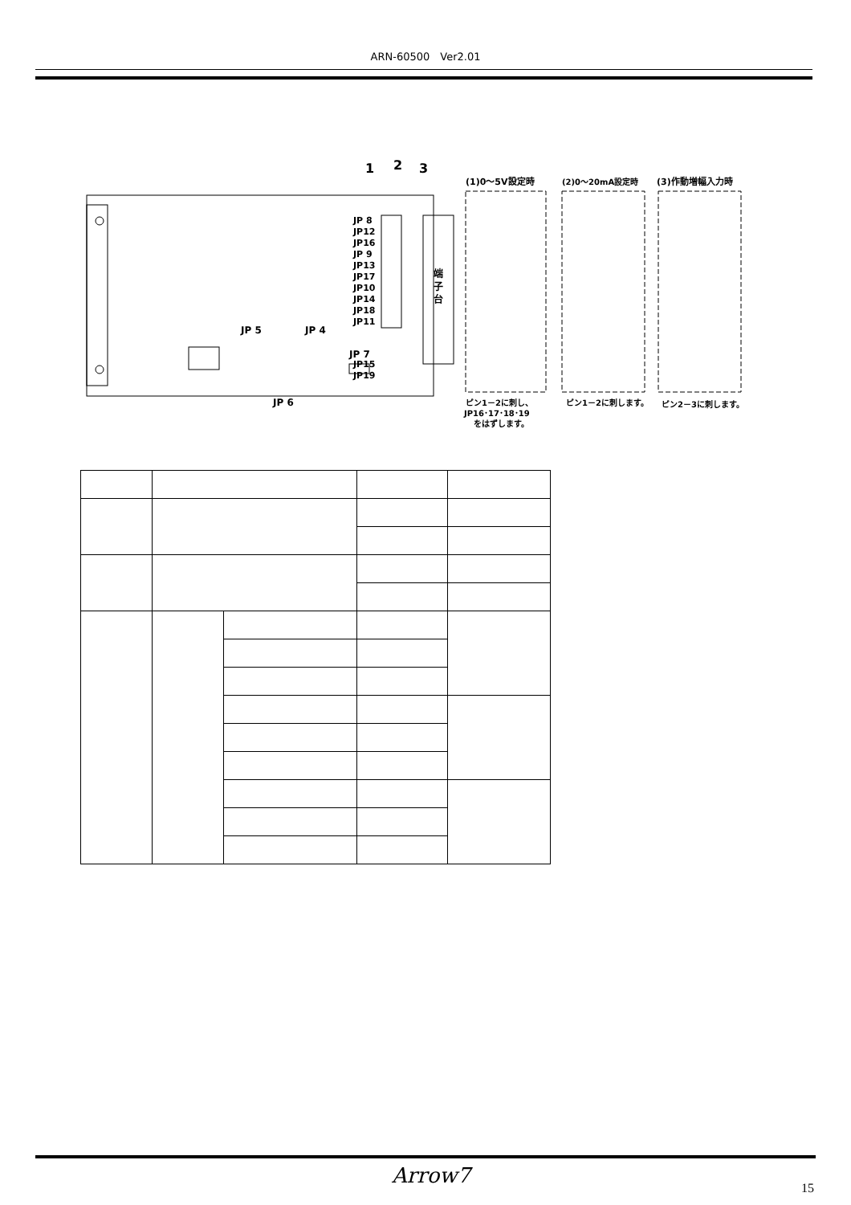ARN-60500　Ver2.01
端
子
台
1
2
3
JP 8
JP12
JP16
JP 9
JP13
JP17
JP10
JP14
JP18
JP11
JP15
JP19
JP 5
JP 4
JP 7
JP 6
(1)0～5V設定時
(2)0～20mA設定時
(3)作動増幅入力時
ピン1－2に刺し、
JP16･17･18･19
をはずします。
ピン1－2に刺します。
ピン2－3に刺します。
Arrow7
15